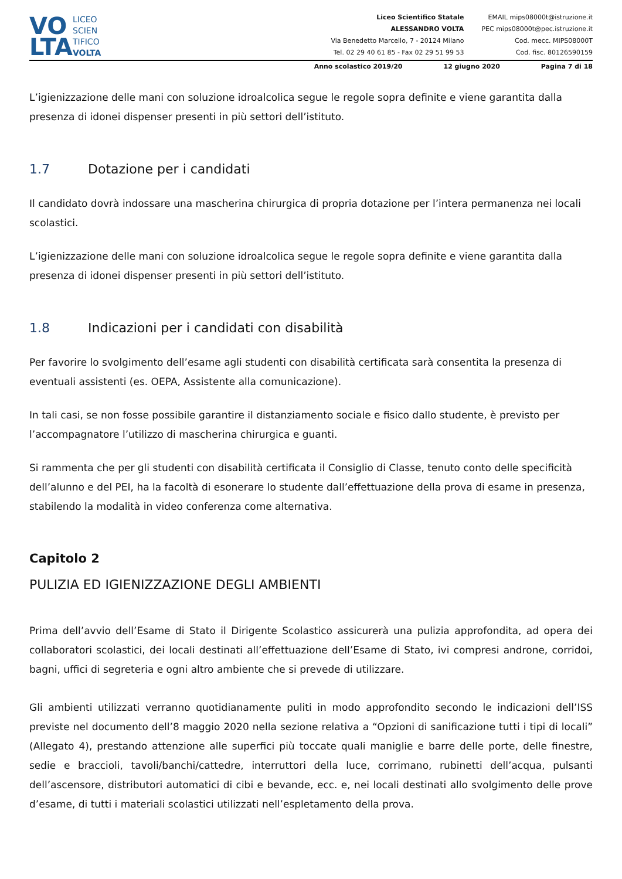VO
LTA
LICEO
SCIEN
TIFICO
VOLTA
Liceo Scientifico Statale
ALESSANDRO VOLTA
Via Benedetto Marcello, 7 - 20124 Milano
Tel. 02 29 40 61 85 - Fax 02 29 51 99 53
EMAIL mips08000t@istruzione.it
PEC mips08000t@pec.istruzione.it
Cod. mecc. MIPS08000T
Cod. fisc. 80126590159
Anno scolastico 2019/20 12 giugno 2020 Pagina 7 di 18
L’igienizzazione delle mani con soluzione idroalcolica segue le regole sopra definite e viene garantita dalla presenza di idonei dispenser presenti in più settori dell’istituto.
1.7 Dotazione per i candidati
Il candidato dovrà indossare una mascherina chirurgica di propria dotazione per l’intera permanenza nei locali scolastici.
L’igienizzazione delle mani con soluzione idroalcolica segue le regole sopra definite e viene garantita dalla presenza di idonei dispenser presenti in più settori dell’istituto.
1.8 Indicazioni per i candidati con disabilità
Per favorire lo svolgimento dell’esame agli studenti con disabilità certificata sarà consentita la presenza di eventuali assistenti (es. OEPA, Assistente alla comunicazione).
In tali casi, se non fosse possibile garantire il distanziamento sociale e fisico dallo studente, è previsto per l’accompagnatore l’utilizzo di mascherina chirurgica e guanti.
Si rammenta che per gli studenti con disabilità certificata il Consiglio di Classe, tenuto conto delle specificità dell’alunno e del PEI, ha la facoltà di esonerare lo studente dall’effettuazione della prova di esame in presenza, stabilendo la modalità in video conferenza come alternativa.
Capitolo 2
PULIZIA ED IGIENIZZAZIONE DEGLI AMBIENTI
Prima dell’avvio dell’Esame di Stato il Dirigente Scolastico assicurerà una pulizia approfondita, ad opera dei collaboratori scolastici, dei locali destinati all’effettuazione dell’Esame di Stato, ivi compresi androne, corridoi, bagni, uffici di segreteria e ogni altro ambiente che si prevede di utilizzare.
Gli ambienti utilizzati verranno quotidianamente puliti in modo approfondito secondo le indicazioni dell’ISS previste nel documento dell’8 maggio 2020 nella sezione relativa a “Opzioni di sanificazione tutti i tipi di locali” (Allegato 4), prestando attenzione alle superfici più toccate quali maniglie e barre delle porte, delle finestre, sedie e braccioli, tavoli/banchi/cattedre, interruttori della luce, corrimano, rubinetti dell’acqua, pulsanti dell’ascensore, distributori automatici di cibi e bevande, ecc. e, nei locali destinati allo svolgimento delle prove d’esame, di tutti i materiali scolastici utilizzati nell’espletamento della prova.